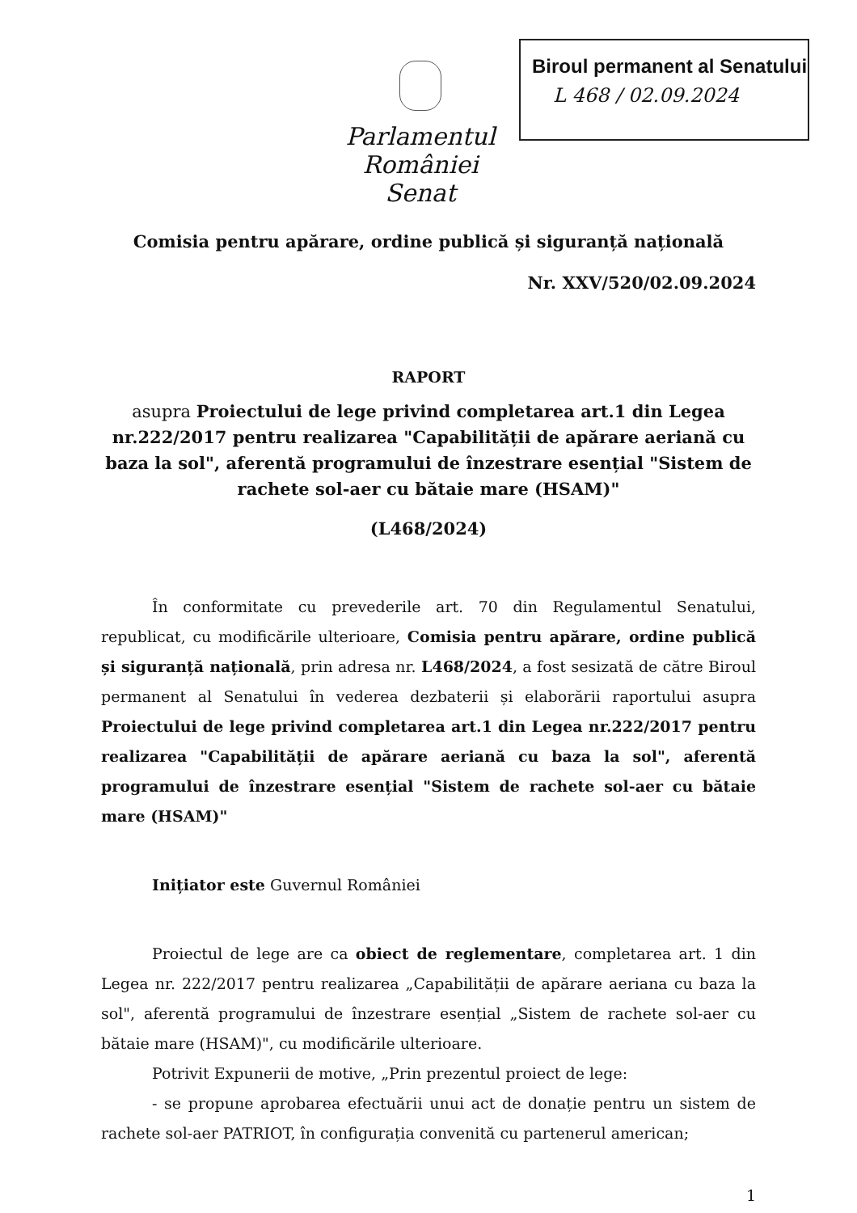Biroul permanent al Senatului
L 468 / 02.09.2024
Parlamentul României
Senat
Comisia pentru apărare, ordine publică și siguranță națională
Nr. XXV/520/02.09.2024
RAPORT
asupra Proiectului de lege privind completarea art.1 din Legea nr.222/2017 pentru realizarea "Capabilității de apărare aeriană cu baza la sol", aferentă programului de înzestrare esențial "Sistem de rachete sol-aer cu bătaie mare (HSAM)"
(L468/2024)
În conformitate cu prevederile art. 70 din Regulamentul Senatului, republicat, cu modificările ulterioare, Comisia pentru apărare, ordine publică și siguranță națională, prin adresa nr. L468/2024, a fost sesizată de către Biroul permanent al Senatului în vederea dezbaterii și elaborării raportului asupra Proiectului de lege privind completarea art.1 din Legea nr.222/2017 pentru realizarea "Capabilității de apărare aeriană cu baza la sol", aferentă programului de înzestrare esențial "Sistem de rachete sol-aer cu bătaie mare (HSAM)"
Inițiator este Guvernul României
Proiectul de lege are ca obiect de reglementare, completarea art. 1 din Legea nr. 222/2017 pentru realizarea „Capabilității de apărare aeriana cu baza la sol", aferentă programului de înzestrare esențial „Sistem de rachete sol-aer cu bătaie mare (HSAM)", cu modificările ulterioare.
Potrivit Expunerii de motive, „Prin prezentul proiect de lege:
- se propune aprobarea efectuării unui act de donație pentru un sistem de rachete sol-aer PATRIOT, în configurația convenită cu partenerul american;
1